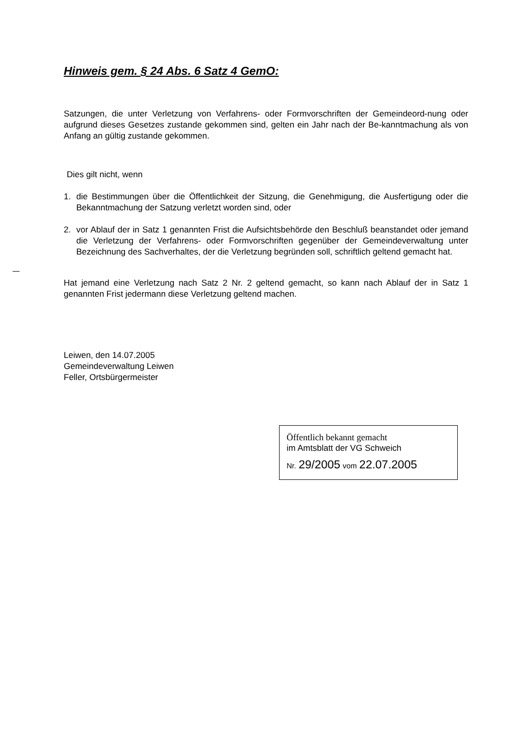Hinweis gem. § 24 Abs. 6 Satz 4 GemO:
Satzungen, die unter Verletzung von Verfahrens- oder Formvorschriften der Gemeindeord-nung oder aufgrund dieses Gesetzes zustande gekommen sind, gelten ein Jahr nach der Be-kanntmachung als von Anfang an gültig zustande gekommen.
Dies gilt nicht, wenn
1. die Bestimmungen über die Öffentlichkeit der Sitzung, die Genehmigung, die Ausfertigung oder die Bekanntmachung der Satzung verletzt worden sind, oder
2. vor Ablauf der in Satz 1 genannten Frist die Aufsichtsbehörde den Beschluß beanstandet oder jemand die Verletzung der Verfahrens- oder Formvorschriften gegenüber der Gemeindeverwaltung unter Bezeichnung des Sachverhaltes, der die Verletzung begründen soll, schriftlich geltend gemacht hat.
Hat jemand eine Verletzung nach Satz 2 Nr. 2 geltend gemacht, so kann nach Ablauf der in Satz 1 genannten Frist jedermann diese Verletzung geltend machen.
Leiwen, den 14.07.2005
Gemeindeverwaltung Leiwen
Feller, Ortsbürgermeister
Öffentlich bekannt gemacht
im Amtsblatt der VG Schweich
Nr. 29/2005 vom 22.07.2005